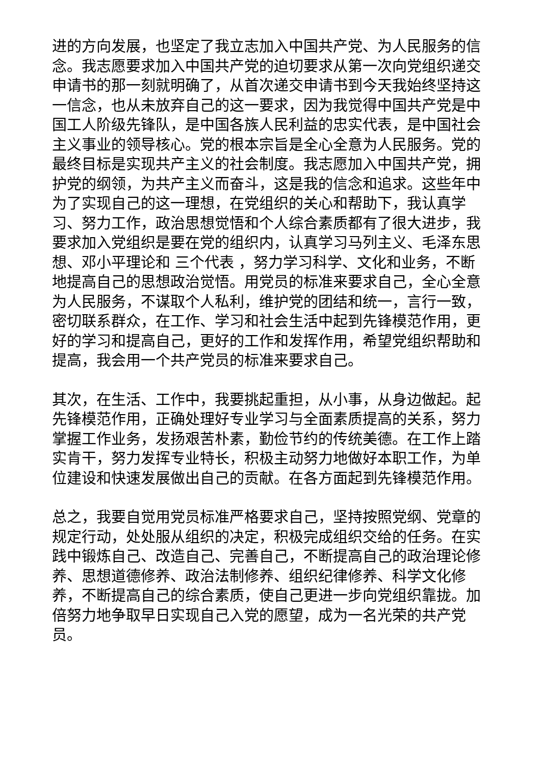进的方向发展，也坚定了我立志加入中国共产党、为人民服务的信念。我志愿要求加入中国共产党的迫切要求从第一次向党组织递交申请书的那一刻就明确了，从首次递交申请书到今天我始终坚持这一信念，也从未放弃自己的这一要求，因为我觉得中国共产党是中国工人阶级先锋队，是中国各族人民利益的忠实代表，是中国社会主义事业的领导核心。党的根本宗旨是全心全意为人民服务。党的最终目标是实现共产主义的社会制度。我志愿加入中国共产党，拥护党的纲领，为共产主义而奋斗，这是我的信念和追求。这些年中为了实现自己的这一理想，在党组织的关心和帮助下，我认真学习、努力工作，政治思想觉悟和个人综合素质都有了很大进步，我要求加入党组织是要在党的组织内，认真学习马列主义、毛泽东思想、邓小平理论和 三个代表 ，努力学习科学、文化和业务，不断地提高自己的思想政治觉悟。用党员的标准来要求自己，全心全意为人民服务，不谋取个人私利，维护党的团结和统一，言行一致，密切联系群众，在工作、学习和社会生活中起到先锋模范作用，更好的学习和提高自己，更好的工作和发挥作用，希望党组织帮助和提高，我会用一个共产党员的标准来要求自己。
其次，在生活、工作中，我要挑起重担，从小事，从身边做起。起先锋模范作用，正确处理好专业学习与全面素质提高的关系，努力掌握工作业务，发扬艰苦朴素，勤俭节约的传统美德。在工作上踏实肯干，努力发挥专业特长，积极主动努力地做好本职工作，为单位建设和快速发展做出自己的贡献。在各方面起到先锋模范作用。
总之，我要自觉用党员标准严格要求自己，坚持按照党纲、党章的规定行动，处处服从组织的决定，积极完成组织交给的任务。在实践中锻炼自己、改造自己、完善自己，不断提高自己的政治理论修养、思想道德修养、政治法制修养、组织纪律修养、科学文化修养，不断提高自己的综合素质，使自己更进一步向党组织靠拢。加倍努力地争取早日实现自己入党的愿望，成为一名光荣的共产党员。